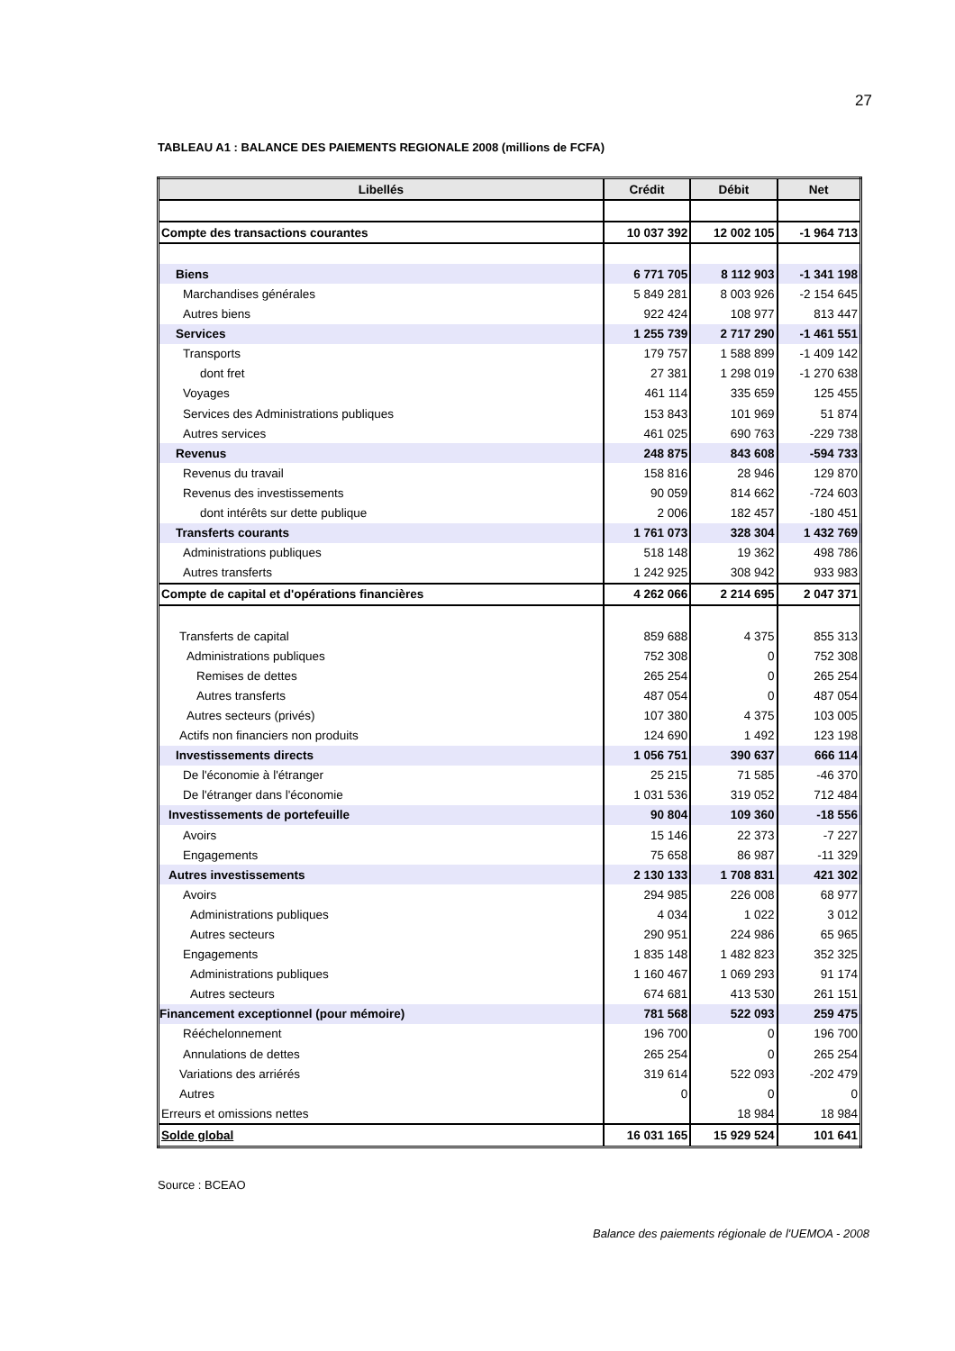27
TABLEAU A1 : BALANCE DES PAIEMENTS REGIONALE 2008 (millions de FCFA)
| Libellés | Crédit | Débit | Net |
| --- | --- | --- | --- |
| Compte des transactions courantes | 10 037 392 | 12 002 105 | -1 964 713 |
| Biens | 6 771 705 | 8 112 903 | -1 341 198 |
| Marchandises générales | 5 849 281 | 8 003 926 | -2 154 645 |
| Autres biens | 922 424 | 108 977 | 813 447 |
| Services | 1 255 739 | 2 717 290 | -1 461 551 |
| Transports | 179 757 | 1 588 899 | -1 409 142 |
| dont fret | 27 381 | 1 298 019 | -1 270 638 |
| Voyages | 461 114 | 335 659 | 125 455 |
| Services des Administrations publiques | 153 843 | 101 969 | 51 874 |
| Autres services | 461 025 | 690 763 | -229 738 |
| Revenus | 248 875 | 843 608 | -594 733 |
| Revenus du travail | 158 816 | 28 946 | 129 870 |
| Revenus des investissements | 90 059 | 814 662 | -724 603 |
| dont intérêts sur dette publique | 2 006 | 182 457 | -180 451 |
| Transferts courants | 1 761 073 | 328 304 | 1 432 769 |
| Administrations publiques | 518 148 | 19 362 | 498 786 |
| Autres transferts | 1 242 925 | 308 942 | 933 983 |
| Compte de capital et d'opérations financières | 4 262 066 | 2 214 695 | 2 047 371 |
| Transferts de capital | 859 688 | 4 375 | 855 313 |
| Administrations publiques | 752 308 | 0 | 752 308 |
| Remises de dettes | 265 254 | 0 | 265 254 |
| Autres transferts | 487 054 | 0 | 487 054 |
| Autres secteurs (privés) | 107 380 | 4 375 | 103 005 |
| Actifs non financiers non produits | 124 690 | 1 492 | 123 198 |
| Investissements directs | 1 056 751 | 390 637 | 666 114 |
| De l'économie à l'étranger | 25 215 | 71 585 | -46 370 |
| De l'étranger dans l'économie | 1 031 536 | 319 052 | 712 484 |
| Investissements de portefeuille | 90 804 | 109 360 | -18 556 |
| Avoirs | 15 146 | 22 373 | -7 227 |
| Engagements | 75 658 | 86 987 | -11 329 |
| Autres investissements | 2 130 133 | 1 708 831 | 421 302 |
| Avoirs | 294 985 | 226 008 | 68 977 |
| Administrations publiques | 4 034 | 1 022 | 3 012 |
| Autres secteurs | 290 951 | 224 986 | 65 965 |
| Engagements | 1 835 148 | 1 482 823 | 352 325 |
| Administrations publiques | 1 160 467 | 1 069 293 | 91 174 |
| Autres secteurs | 674 681 | 413 530 | 261 151 |
| Financement exceptionnel (pour mémoire) | 781 568 | 522 093 | 259 475 |
| Rééchelonnement | 196 700 | 0 | 196 700 |
| Annulations de dettes | 265 254 | 0 | 265 254 |
| Variations des arriérés | 319 614 | 522 093 | -202 479 |
| Autres | 0 | 0 | 0 |
| Erreurs et omissions nettes | | 18 984 | 18 984 |
| Solde global | 16 031 165 | 15 929 524 | 101 641 |
Source : BCEAO
Balance des paiements régionale de l'UEMOA - 2008